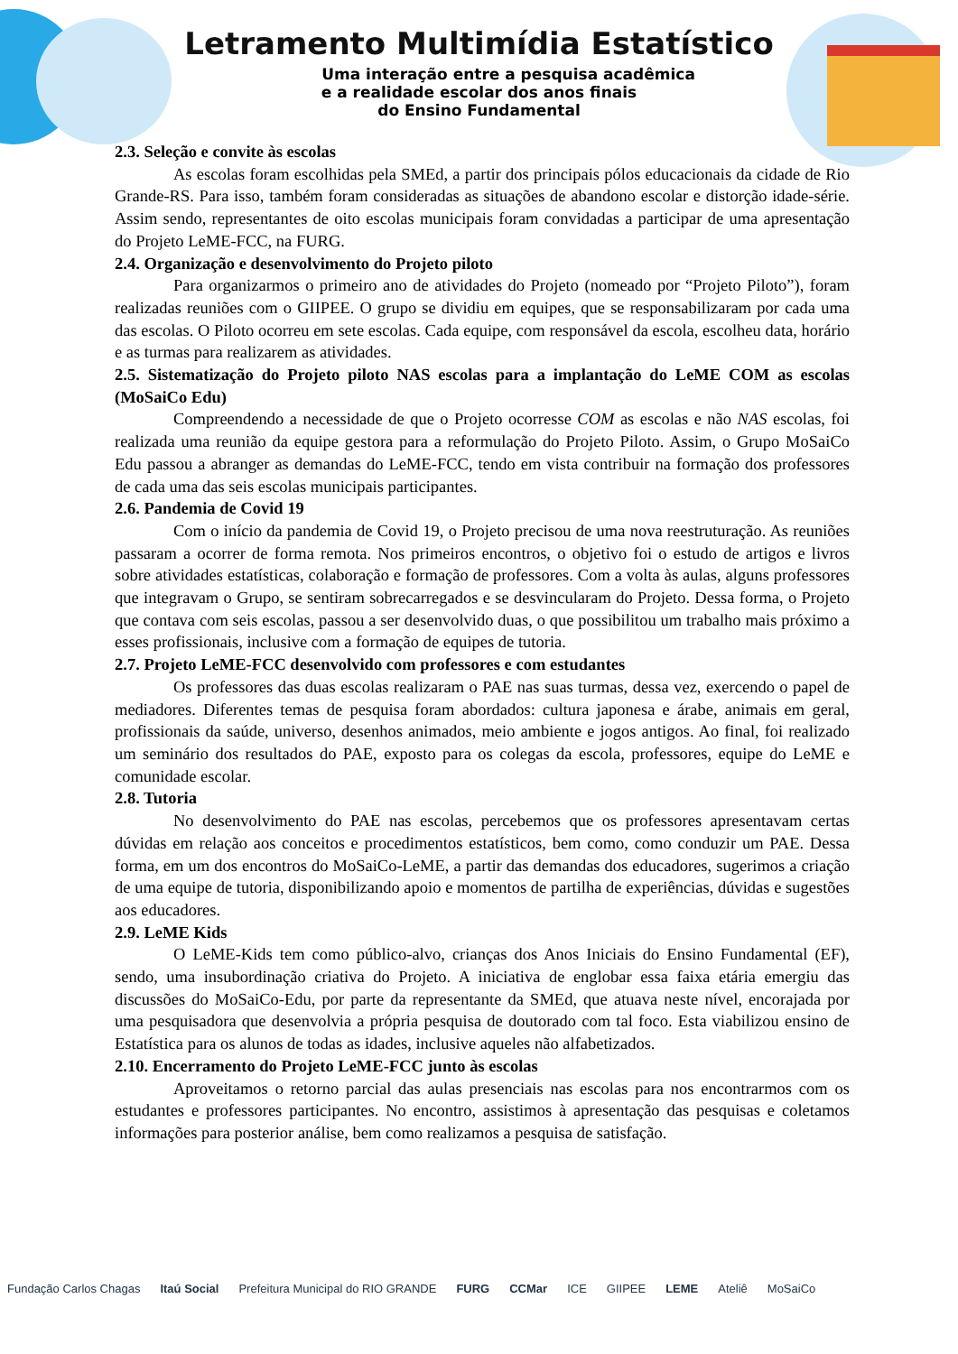Letramento Multimídia Estatístico
Uma interação entre a pesquisa acadêmica
e a realidade escolar dos anos finais
do Ensino Fundamental
2.3. Seleção e convite às escolas
As escolas foram escolhidas pela SMEd, a partir dos principais pólos educacionais da cidade de Rio Grande-RS. Para isso, também foram consideradas as situações de abandono escolar e distorção idade-série. Assim sendo, representantes de oito escolas municipais foram convidadas a participar de uma apresentação do Projeto LeME-FCC, na FURG.
2.4. Organização e desenvolvimento do Projeto piloto
Para organizarmos o primeiro ano de atividades do Projeto (nomeado por “Projeto Piloto”), foram realizadas reuniões com o GIIPEE. O grupo se dividiu em equipes, que se responsabilizaram por cada uma das escolas. O Piloto ocorreu em sete escolas. Cada equipe, com responsável da escola, escolheu data, horário e as turmas para realizarem as atividades.
2.5. Sistematização do Projeto piloto NAS escolas para a implantação do LeME COM as escolas (MoSaiCo Edu)
Compreendendo a necessidade de que o Projeto ocorresse COM as escolas e não NAS escolas, foi realizada uma reunião da equipe gestora para a reformulação do Projeto Piloto. Assim, o Grupo MoSaiCo Edu passou a abranger as demandas do LeME-FCC, tendo em vista contribuir na formação dos professores de cada uma das seis escolas municipais participantes.
2.6. Pandemia de Covid 19
Com o início da pandemia de Covid 19, o Projeto precisou de uma nova reestruturação. As reuniões passaram a ocorrer de forma remota. Nos primeiros encontros, o objetivo foi o estudo de artigos e livros sobre atividades estatísticas, colaboração e formação de professores. Com a volta às aulas, alguns professores que integravam o Grupo, se sentiram sobrecarregados e se desvincularam do Projeto. Dessa forma, o Projeto que contava com seis escolas, passou a ser desenvolvido duas, o que possibilitou um trabalho mais próximo a esses profissionais, inclusive com a formação de equipes de tutoria.
2.7. Projeto LeME-FCC desenvolvido com professores e com estudantes
Os professores das duas escolas realizaram o PAE nas suas turmas, dessa vez, exercendo o papel de mediadores. Diferentes temas de pesquisa foram abordados: cultura japonesa e árabe, animais em geral, profissionais da saúde, universo, desenhos animados, meio ambiente e jogos antigos. Ao final, foi realizado um seminário dos resultados do PAE, exposto para os colegas da escola, professores, equipe do LeME e comunidade escolar.
2.8. Tutoria
No desenvolvimento do PAE nas escolas, percebemos que os professores apresentavam certas dúvidas em relação aos conceitos e procedimentos estatísticos, bem como, como conduzir um PAE. Dessa forma, em um dos encontros do MoSaiCo-LeME, a partir das demandas dos educadores, sugerimos a criação de uma equipe de tutoria, disponibilizando apoio e momentos de partilha de experiências, dúvidas e sugestões aos educadores.
2.9. LeME Kids
O LeME-Kids tem como público-alvo, crianças dos Anos Iniciais do Ensino Fundamental (EF), sendo, uma insubordinação criativa do Projeto. A iniciativa de englobar essa faixa etária emergiu das discussões do MoSaiCo-Edu, por parte da representante da SMEd, que atuava neste nível, encorajada por uma pesquisadora que desenvolvia a própria pesquisa de doutorado com tal foco. Esta viabilizou ensino de Estatística para os alunos de todas as idades, inclusive aqueles não alfabetizados.
2.10. Encerramento do Projeto LeME-FCC junto às escolas
Aproveitamos o retorno parcial das aulas presenciais nas escolas para nos encontrarmos com os estudantes e professores participantes. No encontro, assistimos à apresentação das pesquisas e coletamos informações para posterior análise, bem como realizamos a pesquisa de satisfação.
Fundação Carlos Chagas Itaú Social Prefeitura Municipal do RIO GRANDE FURG CCMar ICE GIIPEE LEME Ateliê MoSaiCo